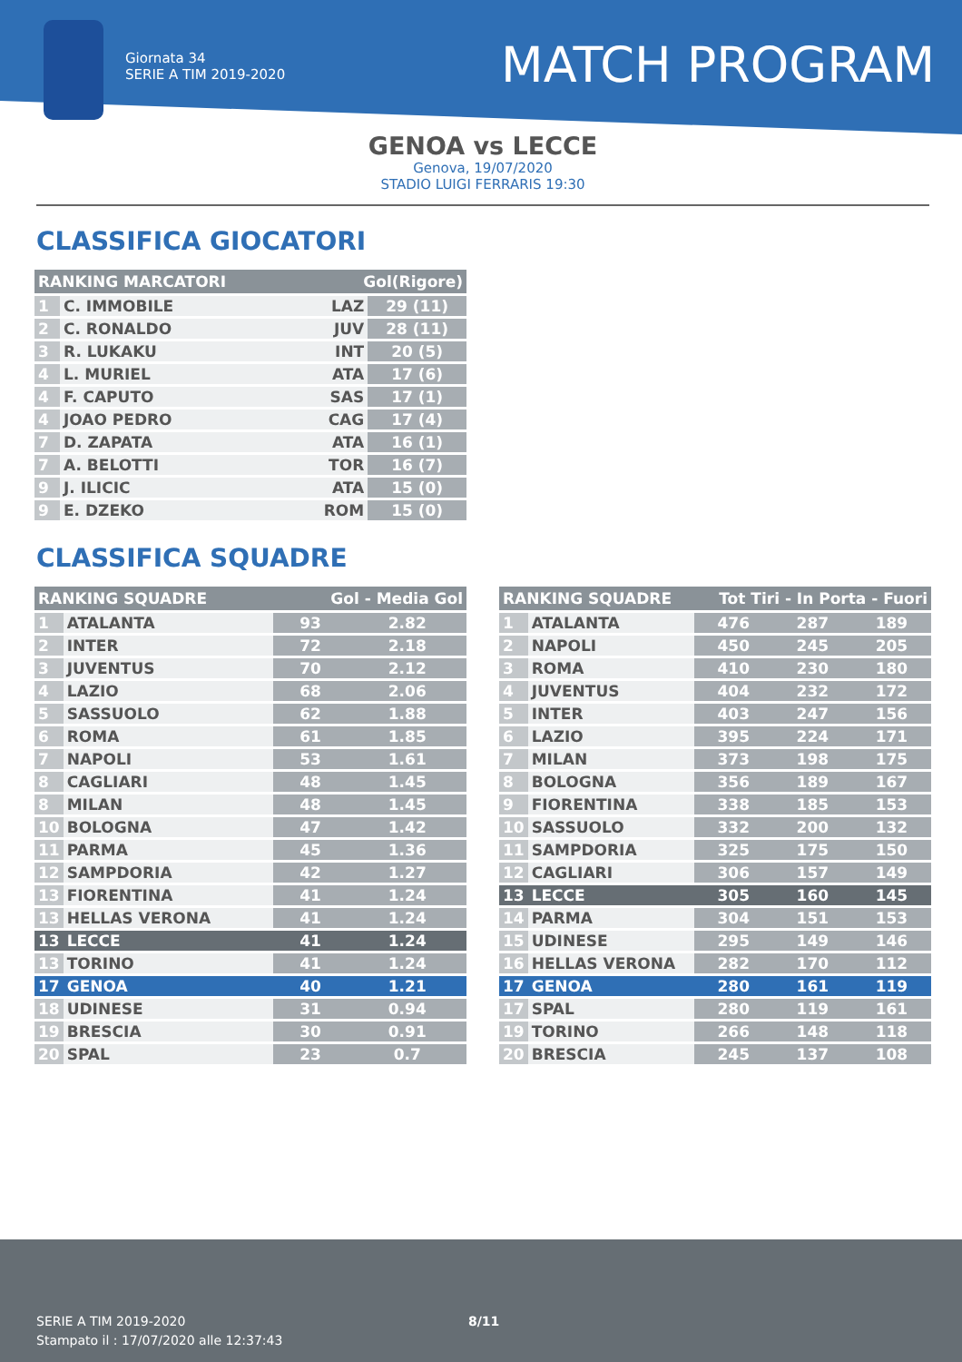Giornata 34
SERIE A TIM 2019-2020
MATCH PROGRAM
GENOA vs LECCE
Genova, 19/07/2020
STADIO LUIGI FERRARIS 19:30
CLASSIFICA GIOCATORI
| RANKING MARCATORI | | Gol(Rigore) | |
| --- | --- | --- | --- |
| 1 | C. IMMOBILE | LAZ | 29 (11) |
| 2 | C. RONALDO | JUV | 28 (11) |
| 3 | R. LUKAKU | INT | 20 (5) |
| 4 | L. MURIEL | ATA | 17 (6) |
| 4 | F. CAPUTO | SAS | 17 (1) |
| 4 | JOAO PEDRO | CAG | 17 (4) |
| 7 | D. ZAPATA | ATA | 16 (1) |
| 7 | A. BELOTTI | TOR | 16 (7) |
| 9 | J. ILICIC | ATA | 15 (0) |
| 9 | E. DZEKO | ROM | 15 (0) |
CLASSIFICA SQUADRE
| RANKING SQUADRE | | Gol - Media Gol | |
| --- | --- | --- | --- |
| 1 | ATALANTA | 93 | 2.82 |
| 2 | INTER | 72 | 2.18 |
| 3 | JUVENTUS | 70 | 2.12 |
| 4 | LAZIO | 68 | 2.06 |
| 5 | SASSUOLO | 62 | 1.88 |
| 6 | ROMA | 61 | 1.85 |
| 7 | NAPOLI | 53 | 1.61 |
| 8 | CAGLIARI | 48 | 1.45 |
| 8 | MILAN | 48 | 1.45 |
| 10 | BOLOGNA | 47 | 1.42 |
| 11 | PARMA | 45 | 1.36 |
| 12 | SAMPDORIA | 42 | 1.27 |
| 13 | FIORENTINA | 41 | 1.24 |
| 13 | HELLAS VERONA | 41 | 1.24 |
| 13 | LECCE | 41 | 1.24 |
| 13 | TORINO | 41 | 1.24 |
| 17 | GENOA | 40 | 1.21 |
| 18 | UDINESE | 31 | 0.94 |
| 19 | BRESCIA | 30 | 0.91 |
| 20 | SPAL | 23 | 0.7 |
| RANKING SQUADRE | | Tot Tiri - In Porta - Fuori | | |
| --- | --- | --- | --- | --- |
| 1 | ATALANTA | 476 | 287 | 189 |
| 2 | NAPOLI | 450 | 245 | 205 |
| 3 | ROMA | 410 | 230 | 180 |
| 4 | JUVENTUS | 404 | 232 | 172 |
| 5 | INTER | 403 | 247 | 156 |
| 6 | LAZIO | 395 | 224 | 171 |
| 7 | MILAN | 373 | 198 | 175 |
| 8 | BOLOGNA | 356 | 189 | 167 |
| 9 | FIORENTINA | 338 | 185 | 153 |
| 10 | SASSUOLO | 332 | 200 | 132 |
| 11 | SAMPDORIA | 325 | 175 | 150 |
| 12 | CAGLIARI | 306 | 157 | 149 |
| 13 | LECCE | 305 | 160 | 145 |
| 14 | PARMA | 304 | 151 | 153 |
| 15 | UDINESE | 295 | 149 | 146 |
| 16 | HELLAS VERONA | 282 | 170 | 112 |
| 17 | GENOA | 280 | 161 | 119 |
| 17 | SPAL | 280 | 119 | 161 |
| 19 | TORINO | 266 | 148 | 118 |
| 20 | BRESCIA | 245 | 137 | 108 |
SERIE A TIM 2019-2020
Stampato il : 17/07/2020 alle 12:37:43
8/11